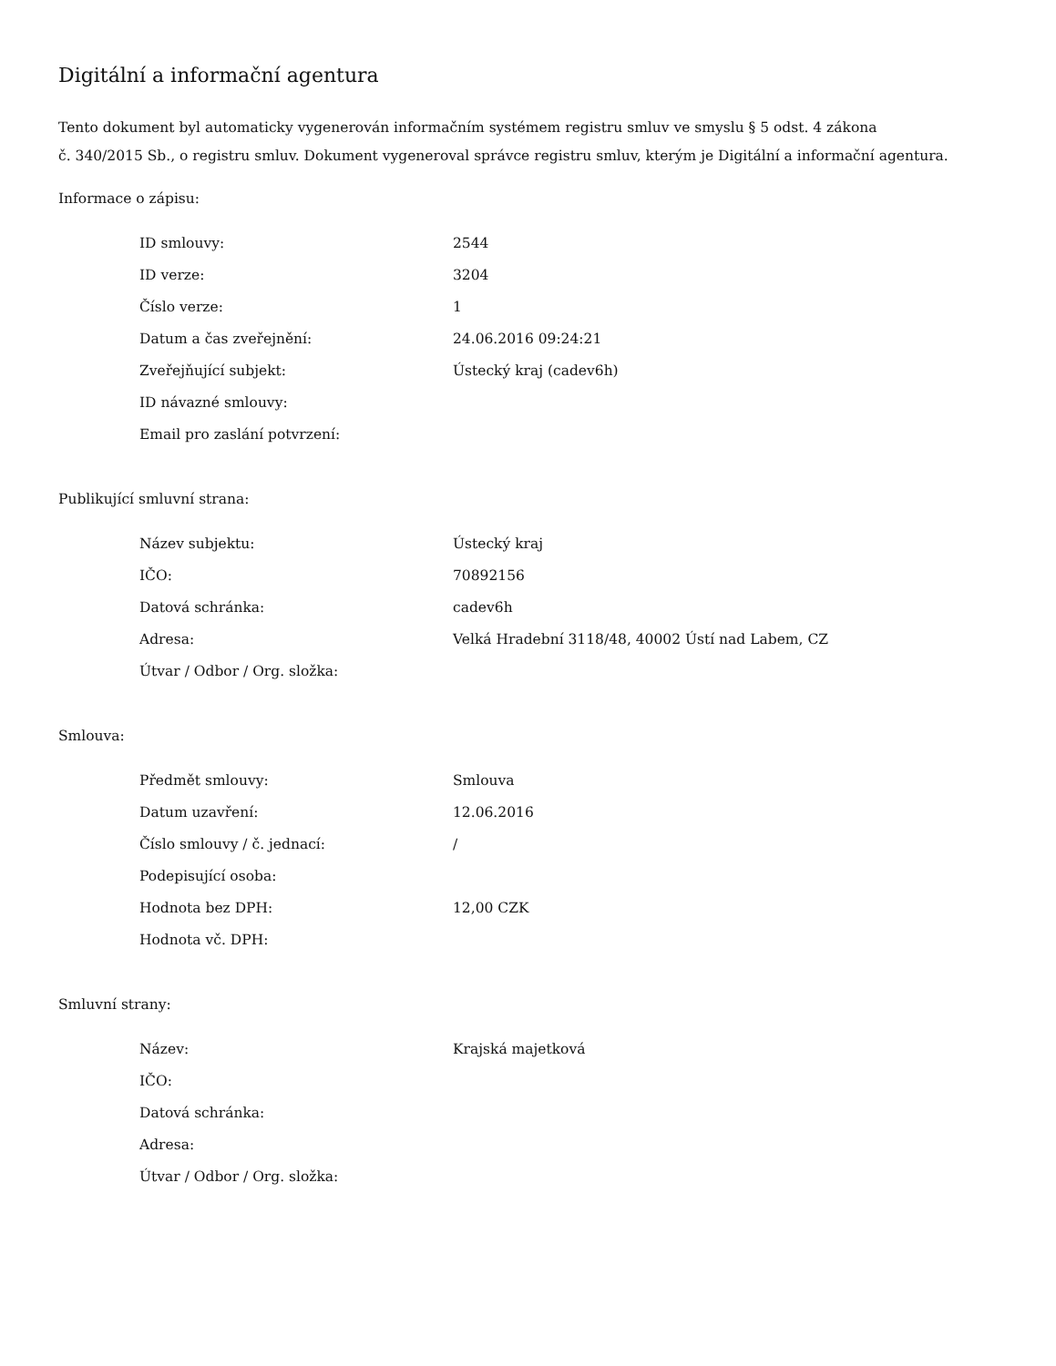Digitální a informační agentura
Tento dokument byl automaticky vygenerován informačním systémem registru smluv ve smyslu § 5 odst. 4 zákona
č. 340/2015 Sb., o registru smluv. Dokument vygeneroval správce registru smluv, kterým je Digitální a informační agentura.
Informace o zápisu:
| ID smlouvy: | 2544 |
| ID verze: | 3204 |
| Číslo verze: | 1 |
| Datum a čas zveřejnění: | 24.06.2016 09:24:21 |
| Zveřejňující subjekt: | Ústecký kraj (cadev6h) |
| ID návazné smlouvy: | |
| Email pro zaslání potvrzení: | |
Publikující smluvní strana:
| Název subjektu: | Ústecký kraj |
| IČO: | 70892156 |
| Datová schránka: | cadev6h |
| Adresa: | Velká Hradební 3118/48, 40002 Ústí nad Labem, CZ |
| Útvar / Odbor / Org. složka: | |
Smlouva:
| Předmět smlouvy: | Smlouva |
| Datum uzavření: | 12.06.2016 |
| Číslo smlouvy / č. jednací: | / |
| Podepisující osoba: | |
| Hodnota bez DPH: | 12,00 CZK |
| Hodnota vč. DPH: | |
Smluvní strany:
| Název: | Krajská majetková |
| IČO: | |
| Datová schránka: | |
| Adresa: | |
| Útvar / Odbor / Org. složka: | |